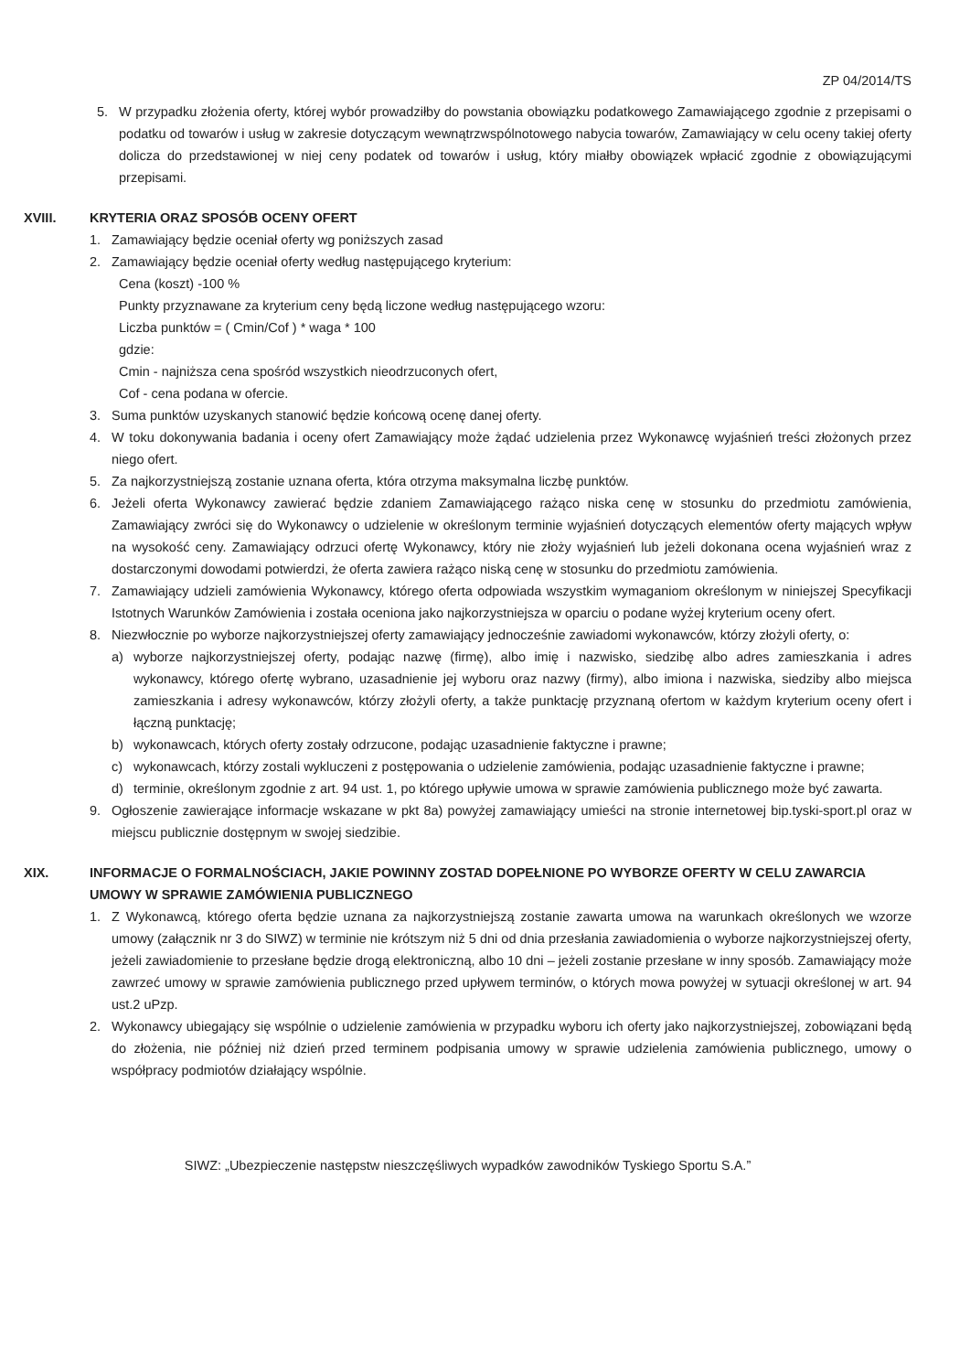ZP 04/2014/TS
5. W przypadku złożenia oferty, której wybór prowadziłby do powstania obowiązku podatkowego Zamawiającego zgodnie z przepisami o podatku od towarów i usług w zakresie dotyczącym wewnątrzwspólnotowego nabycia towarów, Zamawiający w celu oceny takiej oferty dolicza do przedstawionej w niej ceny podatek od towarów i usług, który miałby obowiązek wpłacić zgodnie z obowiązującymi przepisami.
XVIII. KRYTERIA ORAZ SPOSÓB OCENY OFERT
1. Zamawiający będzie oceniał oferty wg poniższych zasad
2. Zamawiający będzie oceniał oferty według następującego kryterium:
Cena (koszt) -100 %
Punkty przyznawane za kryterium ceny będą liczone według następującego wzoru:
Liczba punktów = ( Cmin/Cof ) * waga * 100
gdzie:
Cmin - najniższa cena spośród wszystkich nieodrzuconych ofert,
Cof - cena podana w ofercie.
3. Suma punktów uzyskanych stanowić będzie końcową ocenę danej oferty.
4. W toku dokonywania badania i oceny ofert Zamawiający może żądać udzielenia przez Wykonawcę wyjaśnień treści złożonych przez niego ofert.
5. Za najkorzystniejszą zostanie uznana oferta, która otrzyma maksymalna liczbę punktów.
6. Jeżeli oferta Wykonawcy zawierać będzie zdaniem Zamawiającego rażąco niska cenę w stosunku do przedmiotu zamówienia, Zamawiający zwróci się do Wykonawcy o udzielenie w określonym terminie wyjaśnień dotyczących elementów oferty mających wpływ na wysokość ceny. Zamawiający odrzuci ofertę Wykonawcy, który nie złoży wyjaśnień lub jeżeli dokonana ocena wyjaśnień wraz z dostarczonymi dowodami potwierdzi, że oferta zawiera rażąco niską cenę w stosunku do przedmiotu zamówienia.
7. Zamawiający udzieli zamówienia Wykonawcy, którego oferta odpowiada wszystkim wymaganiom określonym w niniejszej Specyfikacji Istotnych Warunków Zamówienia i została oceniona jako najkorzystniejsza w oparciu o podane wyżej kryterium oceny ofert.
8. Niezwłocznie po wyborze najkorzystniejszej oferty zamawiający jednocześnie zawiadomi wykonawców, którzy złożyli oferty, o:
a) wyborze najkorzystniejszej oferty, podając nazwę (firmę), albo imię i nazwisko, siedzibę albo adres zamieszkania i adres wykonawcy, którego ofertę wybrano, uzasadnienie jej wyboru oraz nazwy (firmy), albo imiona i nazwiska, siedziby albo miejsca zamieszkania i adresy wykonawców, którzy złożyli oferty, a także punktację przyznaną ofertom w każdym kryterium oceny ofert i łączną punktację;
b) wykonawcach, których oferty zostały odrzucone, podając uzasadnienie faktyczne i prawne;
c) wykonawcach, którzy zostali wykluczeni z postępowania o udzielenie zamówienia, podając uzasadnienie faktyczne i prawne;
d) terminie, określonym zgodnie z art. 94 ust. 1, po którego upływie umowa w sprawie zamówienia publicznego może być zawarta.
9. Ogłoszenie zawierające informacje wskazane w pkt 8a) powyżej zamawiający umieści na stronie internetowej bip.tyski-sport.pl oraz w miejscu publicznie dostępnym w swojej siedzibie.
XIX. INFORMACJE O FORMALNOŚCIACH, JAKIE POWINNY ZOSTAD DOPEŁNIONE PO WYBORZE OFERTY W CELU ZAWARCIA UMOWY W SPRAWIE ZAMÓWIENIA PUBLICZNEGO
1. Z Wykonawcą, którego oferta będzie uznana za najkorzystniejszą zostanie zawarta umowa na warunkach określonych we wzorze umowy (załącznik nr 3 do SIWZ) w terminie nie krótszym niż 5 dni od dnia przesłania zawiadomienia o wyborze najkorzystniejszej oferty, jeżeli zawiadomienie to przesłane będzie drogą elektroniczną, albo 10 dni – jeżeli zostanie przesłane w inny sposób. Zamawiający może zawrzeć umowy w sprawie zamówienia publicznego przed upływem terminów, o których mowa powyżej w sytuacji określonej w art. 94 ust.2 uPzp.
2. Wykonawcy ubiegający się wspólnie o udzielenie zamówienia w przypadku wyboru ich oferty jako najkorzystniejszej, zobowiązani będą do złożenia, nie później niż dzień przed terminem podpisania umowy w sprawie udzielenia zamówienia publicznego, umowy o współpracy podmiotów działający wspólnie.
SIWZ: „Ubezpieczenie następstw nieszczęśliwych wypadków zawodników Tyskiego Sportu S.A.”